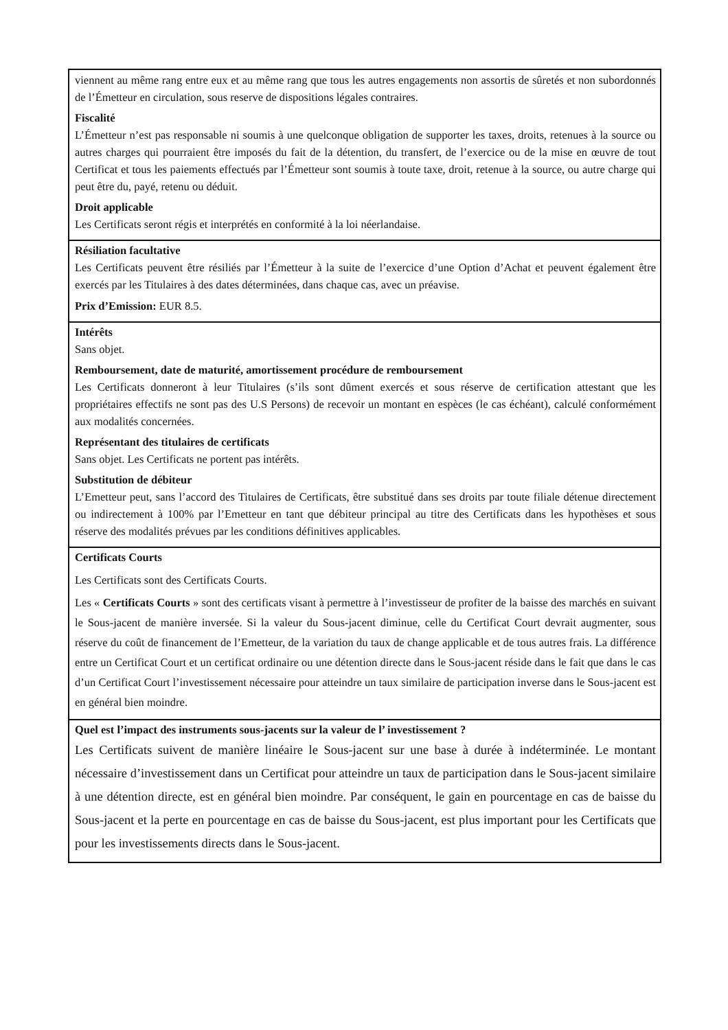viennent au même rang entre eux et au même rang que tous les autres engagements non assortis de sûretés et non subordonnés de l’Émetteur en circulation, sous reserve de dispositions légales contraires.
Fiscalité
L’Émetteur n’est pas responsable ni soumis à une quelconque obligation de supporter les taxes, droits, retenues à la source ou autres charges qui pourraient être imposés du fait de la détention, du transfert, de l’exercice ou de la mise en œuvre de tout Certificat et tous les paiements effectués par l’Émetteur sont soumis à toute taxe, droit, retenue à la source, ou autre charge qui peut être du, payé, retenu ou déduit.
Droit applicable
Les Certificats seront régis et interprétés en conformité à la loi néerlandaise.
Résiliation facultative
Les Certificats peuvent être résiliés par l’Émetteur à la suite de l’exercice d’une Option d’Achat et peuvent également être exercés par les Titulaires à des dates déterminées, dans chaque cas, avec un préavise.
Prix d’Emission: EUR 8.5.
Intérêts
Sans objet.
Remboursement, date de maturité, amortissement procédure de remboursement
Les Certificats donneront à leur Titulaires (s’ils sont dûment exercés et sous réserve de certification attestant que les propriétaires effectifs ne sont pas des U.S Persons) de recevoir un montant en espèces (le cas échéant), calculé conformément aux modalités concernées.
Représentant des titulaires de certificats
Sans objet. Les Certificats ne portent pas intérêts.
Substitution de débiteur
L’Emetteur peut, sans l’accord des Titulaires de Certificats, être substitué dans ses droits par toute filiale détenue directement ou indirectement à 100% par l’Emetteur en tant que débiteur principal au titre des Certificats dans les hypothèses et sous réserve des modalités prévues par les conditions définitives applicables.
Certificats Courts
Les Certificats sont des Certificats Courts.
Les « Certificats Courts » sont des certificats visant à permettre à l’investisseur de profiter de la baisse des marchés en suivant le Sous-jacent de manière inversée. Si la valeur du Sous-jacent diminue, celle du Certificat Court devrait augmenter, sous réserve du coût de financement de l’Emetteur, de la variation du taux de change applicable et de tous autres frais. La différence entre un Certificat Court et un certificat ordinaire ou une détention directe dans le Sous-jacent réside dans le fait que dans le cas d’un Certificat Court l’investissement nécessaire pour atteindre un taux similaire de participation inverse dans le Sous-jacent est en général bien moindre.
Quel est l’impact des instruments sous-jacents sur la valeur de l’ investissement ?
Les Certificats suivent de manière linéaire le Sous-jacent sur une base à durée à indéterminée. Le montant nécessaire d’investissement dans un Certificat pour atteindre un taux de participation dans le Sous-jacent similaire à une détention directe, est en général bien moindre. Par conséquent, le gain en pourcentage en cas de baisse du Sous-jacent et la perte en pourcentage en cas de baisse du Sous-jacent, est plus important pour les Certificats que pour les investissements directs dans le Sous-jacent.